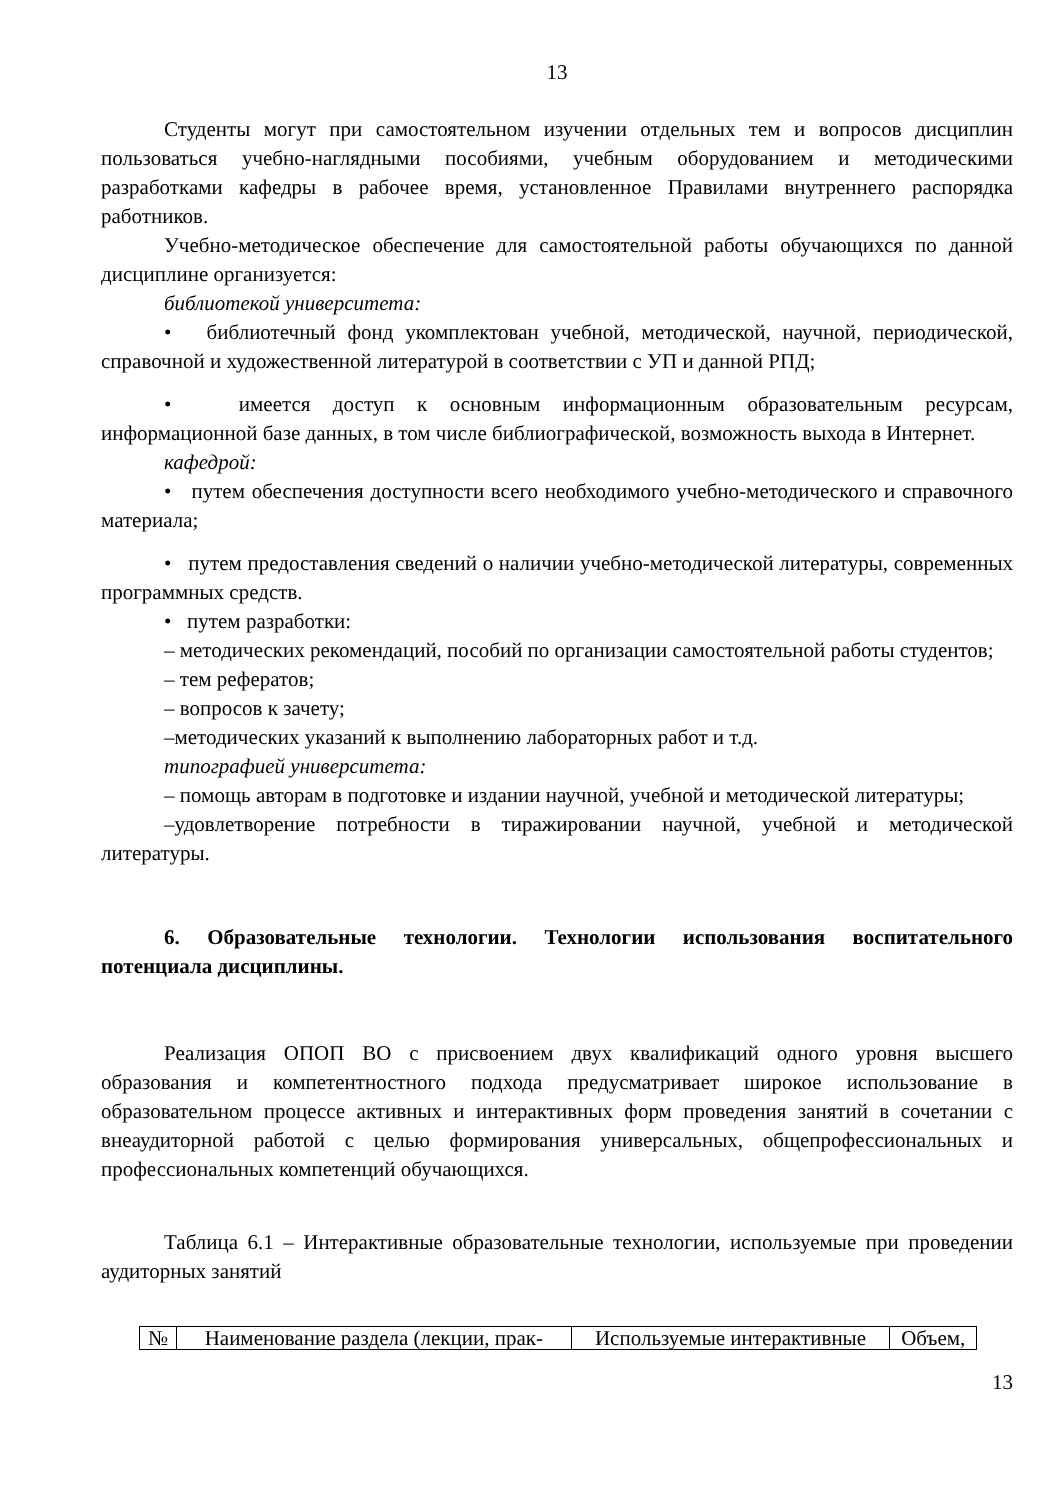13
Студенты могут при самостоятельном изучении отдельных тем и вопросов дисциплин пользоваться учебно-наглядными пособиями, учебным оборудованием и методическими разработками кафедры в рабочее время, установленное Правилами внутреннего распорядка работников.
Учебно-методическое обеспечение для самостоятельной работы обучающихся по данной дисциплине организуется:
библиотекой университета:
• библиотечный фонд укомплектован учебной, методической, научной, периодической, справочной и художественной литературой в соответствии с УП и данной РПД;
• имеется доступ к основным информационным образовательным ресурсам, информационной базе данных, в том числе библиографической, возможность выхода в Интернет.
кафедрой:
• путем обеспечения доступности всего необходимого учебно-методического и справочного материала;
• путем предоставления сведений о наличии учебно-методической литературы, современных программных средств.
• путем разработки:
– методических рекомендаций, пособий по организации самостоятельной работы студентов;
– тем рефератов;
– вопросов к зачету;
–методических указаний к выполнению лабораторных работ и т.д.
типографией университета:
– помощь авторам в подготовке и издании научной, учебной и методической литературы;
–удовлетворение потребности в тиражировании научной, учебной и методической литературы.
6. Образовательные технологии. Технологии использования воспитательного потенциала дисциплины.
Реализация ОПОП ВО с присвоением двух квалификаций одного уровня высшего образования и компетентностного подхода предусматривает широкое использование в образовательном процессе активных и интерактивных форм проведения занятий в сочетании с внеаудиторной работой с целью формирования универсальных, общепрофессиональных и профессиональных компетенций обучающихся.
Таблица 6.1 – Интерактивные образовательные технологии, используемые при проведении аудиторных занятий
| № | Наименование раздела (лекции, прак- | Используемые интерактивные | Объем, |
13